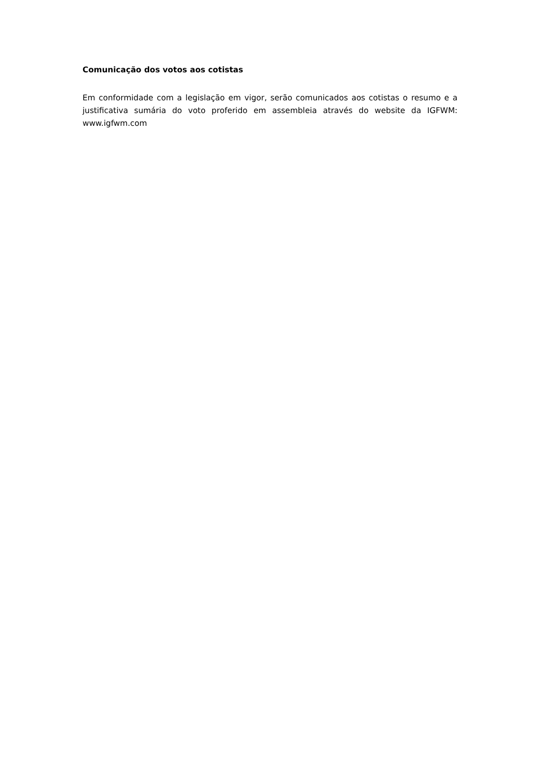Comunicação dos votos aos cotistas
Em conformidade com a legislação em vigor, serão comunicados aos cotistas o resumo e a justificativa sumária do voto proferido em assembleia através do website da IGFWM: www.igfwm.com